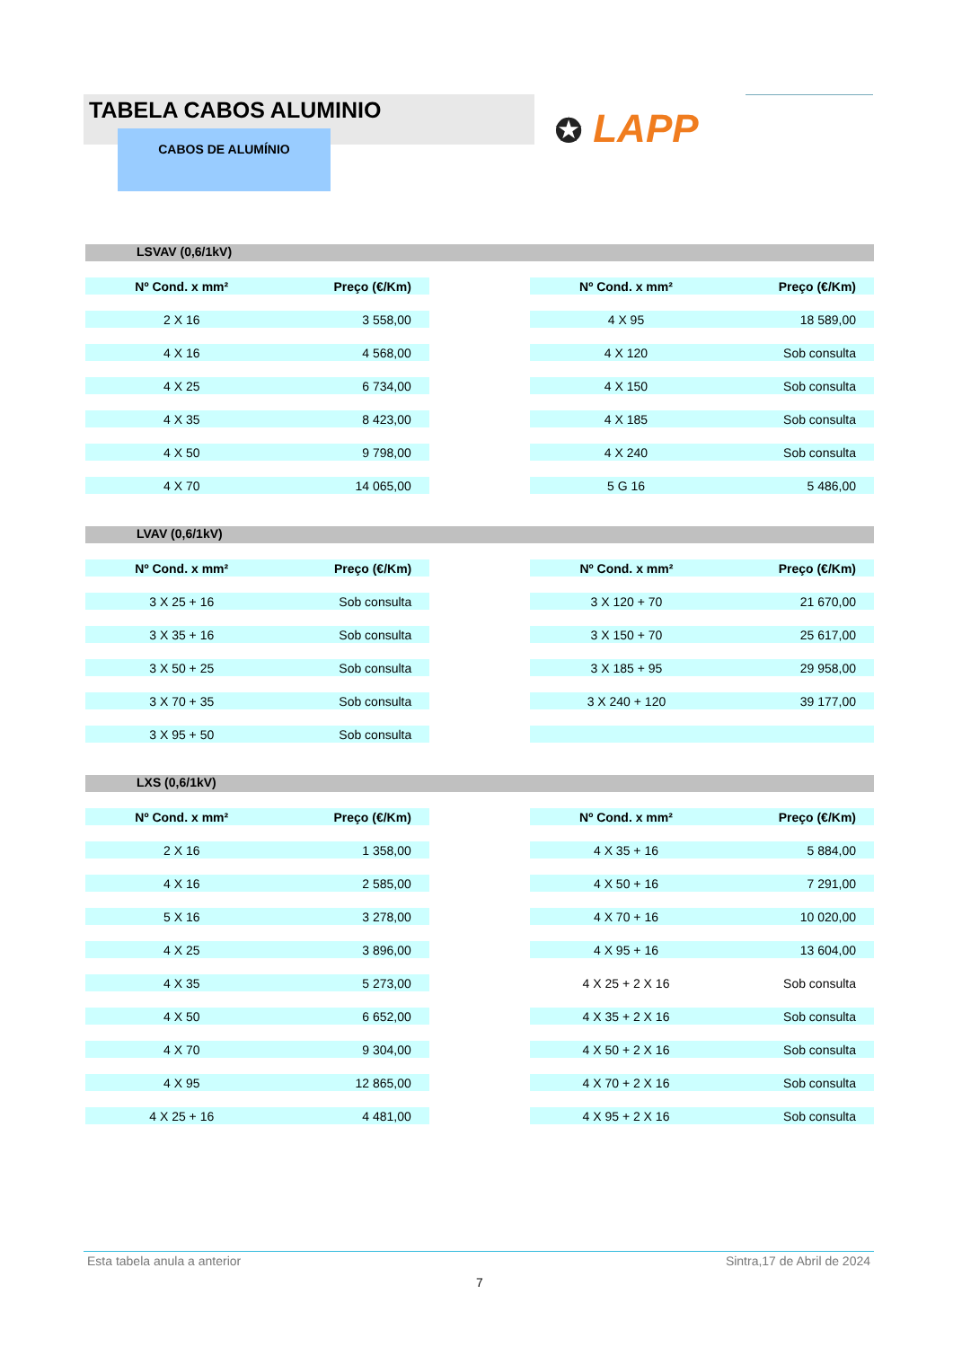TABELA CABOS ALUMINIO
CABOS DE ALUMÍNIO ✪ LAPP
LSVAV (0,6/1kV)
| Nº Cond. x mm² | Preço (€/Km) | | Nº Cond. x mm² | Preço (€/Km) |
| 2 X 16 | 3 558,00 | | 4 X 95 | 18 589,00 |
| 4 X 16 | 4 568,00 | | 4 X 120 | Sob consulta |
| 4 X 25 | 6 734,00 | | 4 X 150 | Sob consulta |
| 4 X 35 | 8 423,00 | | 4 X 185 | Sob consulta |
| 4 X 50 | 9 798,00 | | 4 X 240 | Sob consulta |
| 4 X 70 | 14 065,00 | | 5 G 16 | 5 486,00 |
LVAV (0,6/1kV)
| Nº Cond. x mm² | Preço (€/Km) | | Nº Cond. x mm² | Preço (€/Km) |
| 3 X 25 + 16 | Sob consulta | | 3 X 120 + 70 | 21 670,00 |
| 3 X 35 + 16 | Sob consulta | | 3 X 150 + 70 | 25 617,00 |
| 3 X 50 + 25 | Sob consulta | | 3 X 185 + 95 | 29 958,00 |
| 3 X 70 + 35 | Sob consulta | | 3 X 240 + 120 | 39 177,00 |
| 3 X 95 + 50 | Sob consulta | | | |
LXS (0,6/1kV)
| Nº Cond. x mm² | Preço (€/Km) | | Nº Cond. x mm² | Preço (€/Km) |
| 2 X 16 | 1 358,00 | | 4 X 35 + 16 | 5 884,00 |
| 4 X 16 | 2 585,00 | | 4 X 50 + 16 | 7 291,00 |
| 5 X 16 | 3 278,00 | | 4 X 70 + 16 | 10 020,00 |
| 4 X 25 | 3 896,00 | | 4 X 95 + 16 | 13 604,00 |
| 4 X 35 | 5 273,00 | | 4 X 25 + 2 X 16 | Sob consulta |
| 4 X 50 | 6 652,00 | | 4 X 35 + 2 X 16 | Sob consulta |
| 4 X 70 | 9 304,00 | | 4 X 50 + 2 X 16 | Sob consulta |
| 4 X 95 | 12 865,00 | | 4 X 70 + 2 X 16 | Sob consulta |
| 4 X 25 + 16 | 4 481,00 | | 4 X 95 + 2 X 16 | Sob consulta |
Esta tabela anula a anterior Sintra,17 de Abril de 2024
7